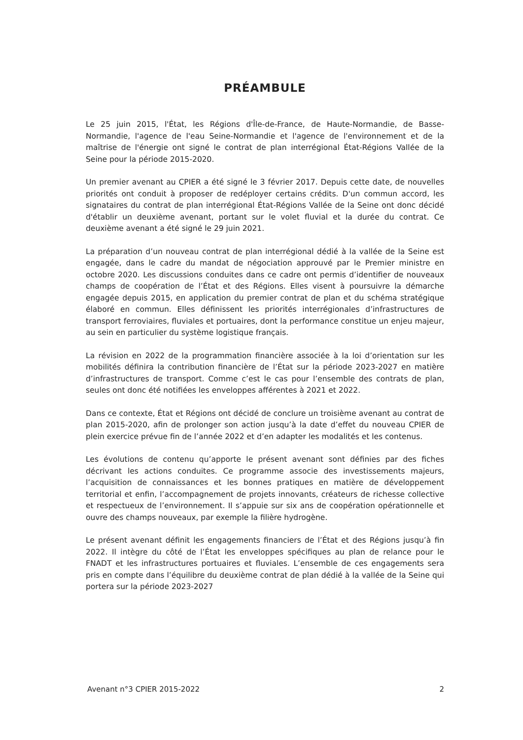PRÉAMBULE
Le 25 juin 2015, l'État, les Régions d'Île-de-France, de Haute-Normandie, de Basse-Normandie, l'agence de l'eau Seine-Normandie et l'agence de l'environnement et de la maîtrise de l'énergie ont signé le contrat de plan interrégional État-Régions Vallée de la Seine pour la période 2015-2020.
Un premier avenant au CPIER a été signé le 3 février 2017. Depuis cette date, de nouvelles priorités ont conduit à proposer de redéployer certains crédits. D'un commun accord, les signataires du contrat de plan interrégional État-Régions Vallée de la Seine ont donc décidé d'établir un deuxième avenant, portant sur le volet fluvial et la durée du contrat. Ce deuxième avenant a été signé le 29 juin 2021.
La préparation d’un nouveau contrat de plan interrégional dédié à la vallée de la Seine est engagée, dans le cadre du mandat de négociation approuvé par le Premier ministre en octobre 2020. Les discussions conduites dans ce cadre ont permis d’identifier de nouveaux champs de coopération de l’État et des Régions. Elles visent à poursuivre la démarche engagée depuis 2015, en application du premier contrat de plan et du schéma stratégique élaboré en commun. Elles définissent les priorités interrégionales d’infrastructures de transport ferroviaires, fluviales et portuaires, dont la performance constitue un enjeu majeur, au sein en particulier du système logistique français.
La révision en 2022 de la programmation financière associée à la loi d’orientation sur les mobilités définira la contribution financière de l’État sur la période 2023-2027 en matière d’infrastructures de transport. Comme c’est le cas pour l’ensemble des contrats de plan, seules ont donc été notifiées les enveloppes afférentes à 2021 et 2022.
Dans ce contexte, État et Régions ont décidé de conclure un troisième avenant au contrat de plan 2015-2020, afin de prolonger son action jusqu’à la date d’effet du nouveau CPIER de plein exercice prévue fin de l’année 2022 et d’en adapter les modalités et les contenus.
Les évolutions de contenu qu’apporte le présent avenant sont définies par des fiches décrivant les actions conduites. Ce programme associe des investissements majeurs, l’acquisition de connaissances et les bonnes pratiques en matière de développement territorial et enfin, l’accompagnement de projets innovants, créateurs de richesse collective et respectueux de l’environnement. Il s’appuie sur six ans de coopération opérationnelle et ouvre des champs nouveaux, par exemple la filière hydrogène.
Le présent avenant définit les engagements financiers de l’État et des Régions jusqu’à fin 2022. Il intègre du côté de l’État les enveloppes spécifiques au plan de relance pour le FNADT et les infrastructures portuaires et fluviales. L’ensemble de ces engagements sera pris en compte dans l’équilibre du deuxième contrat de plan dédié à la vallée de la Seine qui portera sur la période 2023-2027
Avenant n°3 CPIER 2015-2022 2